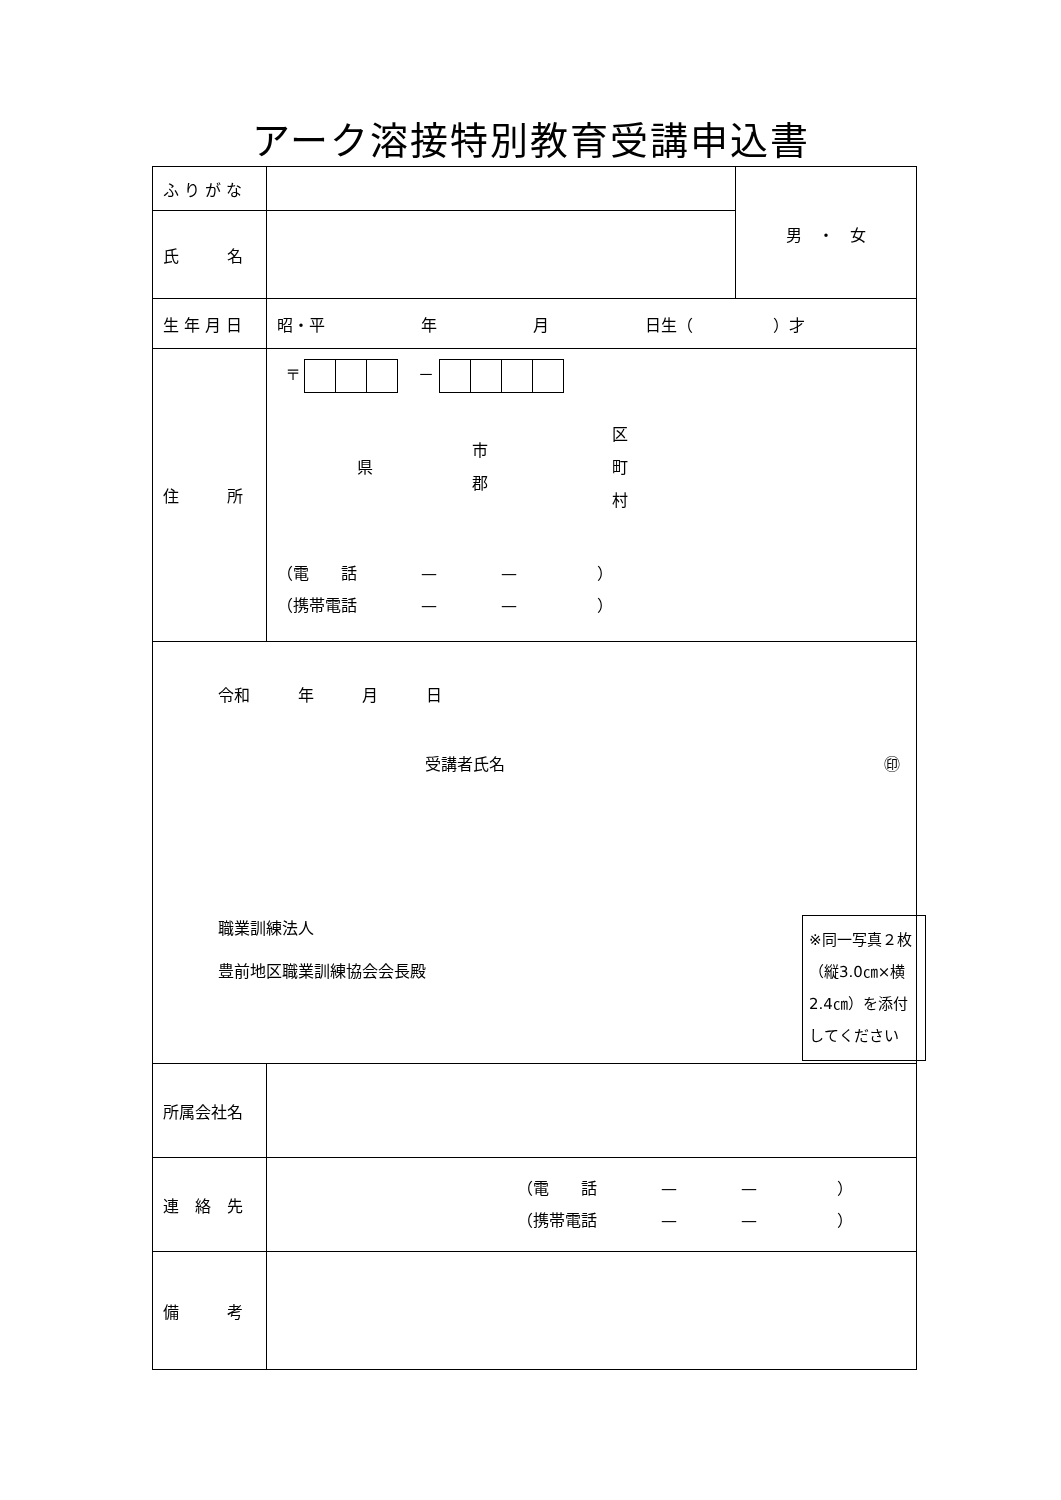アーク溶接特別教育受講申込書
| ふ り が な | | 男 ・ 女 |
| 氏 名 | | |
| 生 年 月 日 | 昭・平 年 月 日生（ ）才 | |
| 住 所 | 〒 － 県 市 郡 区 町 村 （電 話 — — ） （携帯電話 — — ） | |
| 令和 年 月 日 受講者氏名 ㊞ ※同一写真２枚（縦3.0㎝×横2.4㎝）を添付してください 職業訓練法人 豊前地区職業訓練協会会長殿 | | |
| 所属会社名 | | |
| 連 絡 先 | （電 話 — — ） （携帯電話 — — ） | |
| 備 考 | | |